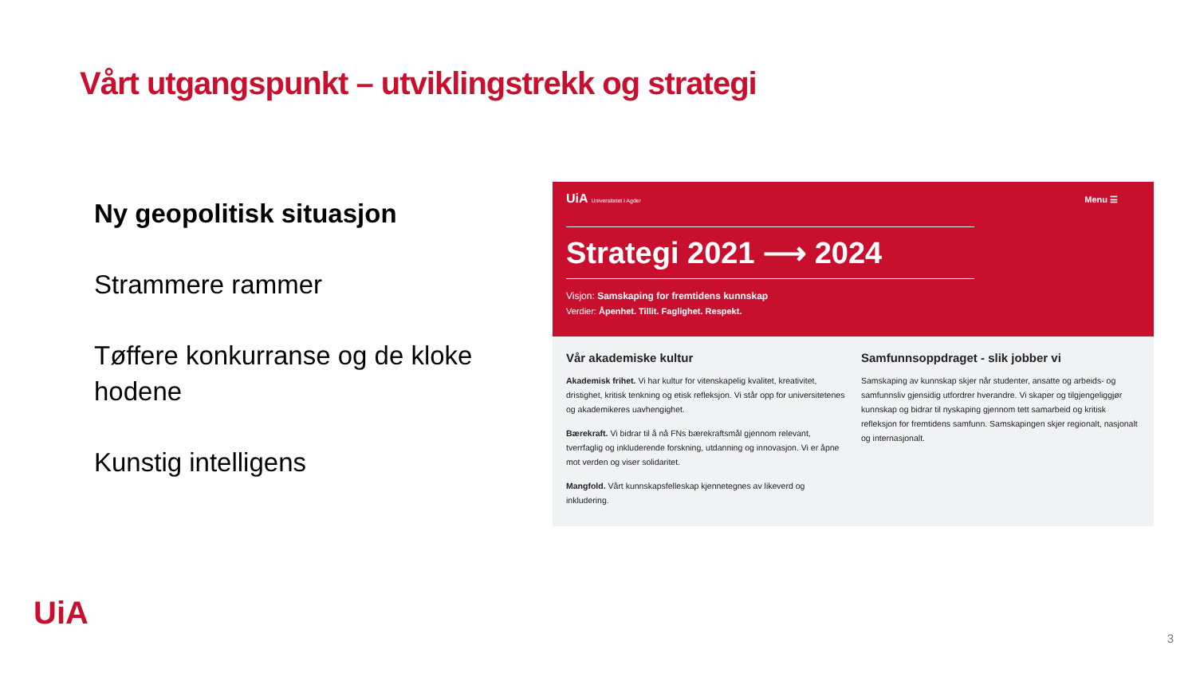Vårt utgangspunkt – utviklingstrekk og strategi
Ny geopolitisk situasjon
Strammere rammer
Tøffere konkurranse og de kloke hodene
Kunstig intelligens
UiA Universitetet i Agder
Menu ☰
Strategi 2021 ⟶ 2024
Visjon: Samskaping for fremtidens kunnskap
Verdier: Åpenhet. Tillit. Faglighet. Respekt.
Vår akademiske kultur
Akademisk frihet. Vi har kultur for vitenskapelig kvalitet, kreativitet, dristighet, kritisk tenkning og etisk refleksjon. Vi står opp for universitetenes og akademikeres uavhengighet.
Bærekraft. Vi bidrar til å nå FNs bærekraftsmål gjennom relevant, tverrfaglig og inkluderende forskning, utdanning og innovasjon. Vi er åpne mot verden og viser solidaritet.
Mangfold. Vårt kunnskapsfelleskap kjennetegnes av likeverd og inkludering.
Samfunnsoppdraget - slik jobber vi
Samskaping av kunnskap skjer når studenter, ansatte og arbeids- og samfunnsliv gjensidig utfordrer hverandre. Vi skaper og tilgjengeliggjør kunnskap og bidrar til nyskaping gjennom tett samarbeid og kritisk refleksjon for fremtidens samfunn. Samskapingen skjer regionalt, nasjonalt og internasjonalt.
UiA
3